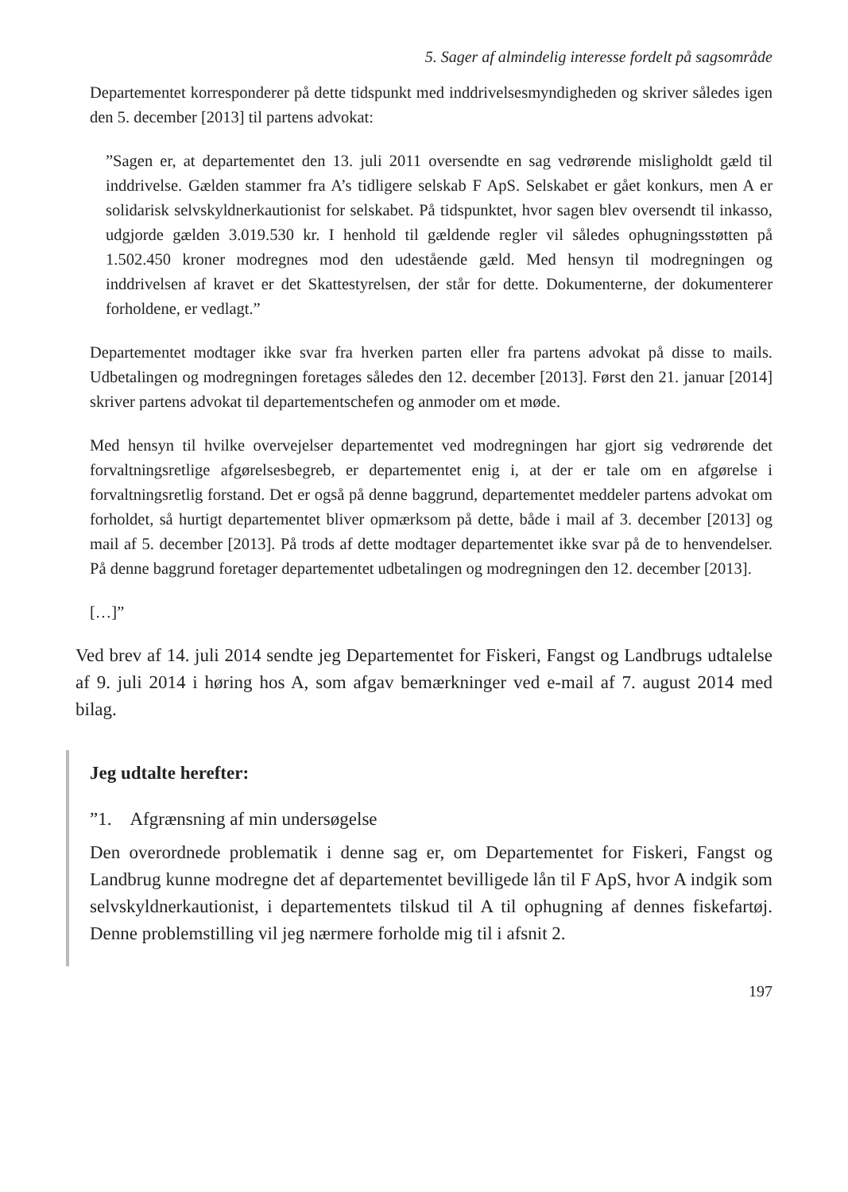5. Sager af almindelig interesse fordelt på sagsområde
Departementet korresponderer på dette tidspunkt med inddrivelsesmyndigheden og skriver således igen den 5. december [2013] til partens advokat:
”Sagen er, at departementet den 13. juli 2011 oversendte en sag vedrørende misligholdt gæld til inddrivelse. Gælden stammer fra A’s tidligere selskab F ApS. Selskabet er gået konkurs, men A er solidarisk selvskyldnerkautionist for selskabet. På tidspunktet, hvor sagen blev oversendt til inkasso, udgjorde gælden 3.019.530 kr. I henhold til gældende regler vil således ophugningsstøtten på 1.502.450 kroner modregnes mod den udestående gæld. Med hensyn til modregningen og inddrivelsen af kravet er det Skattestyrelsen, der står for dette. Dokumenterne, der dokumenterer forholdene, er vedlagt.”
Departementet modtager ikke svar fra hverken parten eller fra partens advokat på disse to mails. Udbetalingen og modregningen foretages således den 12. december [2013]. Først den 21. januar [2014] skriver partens advokat til departementschefen og anmoder om et møde.
Med hensyn til hvilke overvejelser departementet ved modregningen har gjort sig vedrørende det forvaltningsretlige afgørelsesbegreb, er departementet enig i, at der er tale om en afgørelse i forvaltningsretlig forstand. Det er også på denne baggrund, departementet meddeler partens advokat om forholdet, så hurtigt departementet bliver opmærksom på dette, både i mail af 3. december [2013] og mail af 5. december [2013]. På trods af dette modtager departementet ikke svar på de to henvendelser. På denne baggrund foretager departementet udbetalingen og modregningen den 12. december [2013].
[…]”
Ved brev af 14. juli 2014 sendte jeg Departementet for Fiskeri, Fangst og Landbrugs udtalelse af 9. juli 2014 i høring hos A, som afgav bemærkninger ved e-mail af 7. august 2014 med bilag.
Jeg udtalte herefter:
”1. Afgrænsning af min undersøgelse
Den overordnede problematik i denne sag er, om Departementet for Fiskeri, Fangst og Landbrug kunne modregne det af departementet bevilligede lån til F ApS, hvor A indgik som selvskyldnerkautionist, i departementets tilskud til A til ophugning af dennes fiskefartøj. Denne problemstilling vil jeg nærmere forholde mig til i afsnit 2.
197